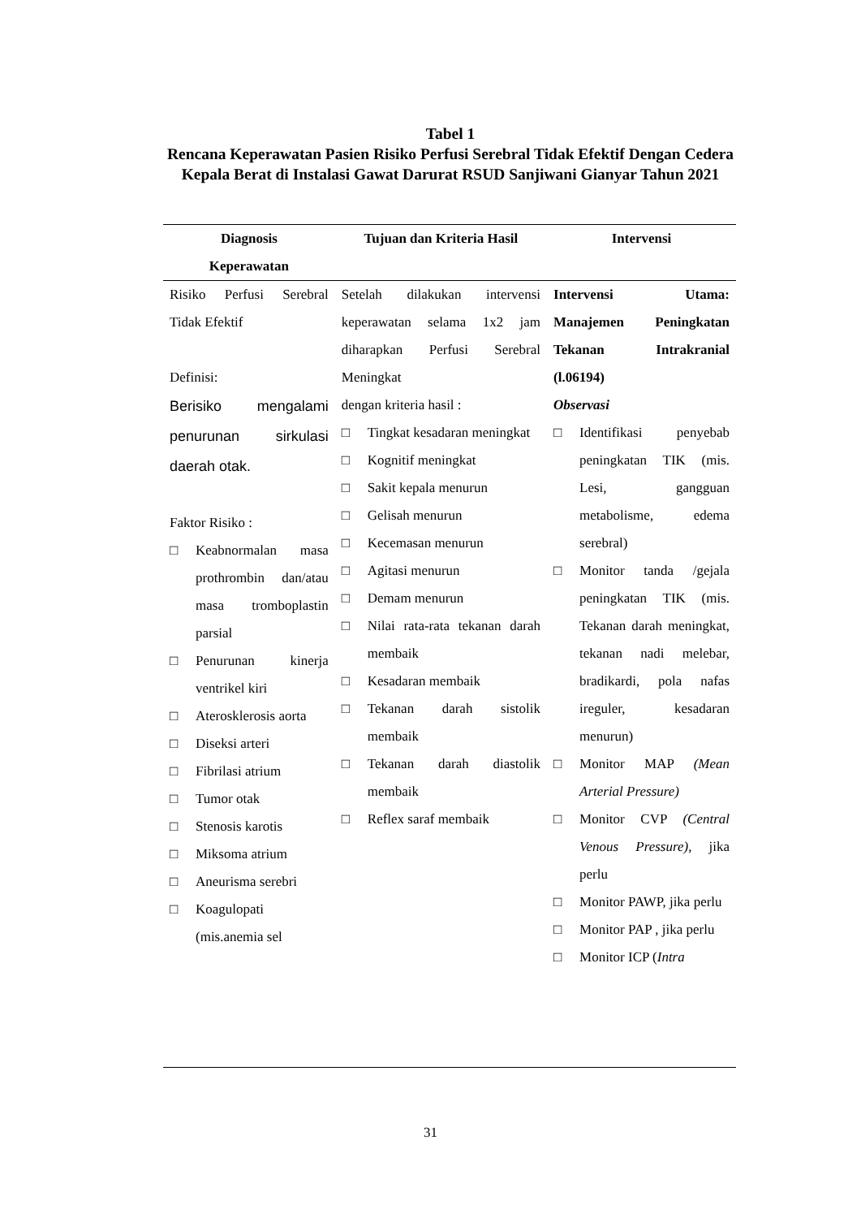Tabel 1
Rencana Keperawatan Pasien Risiko Perfusi Serebral Tidak Efektif Dengan Cedera Kepala Berat di Instalasi Gawat Darurat RSUD Sanjiwani Gianyar Tahun 2021
| Diagnosis Keperawatan | Tujuan dan Kriteria Hasil | Intervensi |
| --- | --- | --- |
| Risiko Perfusi Serebral Tidak Efektif Definisi: Berisiko mengalami penurunan sirkulasi daerah otak. Faktor Risiko : □ Keabnormalan masa prothrombin dan/atau masa tromboplastin parsial □ Penurunan kinerja ventrikel kiri □ Aterosklerosis aorta □ Diseksi arteri □ Fibrilasi atrium □ Tumor otak □ Stenosis karotis □ Miksoma atrium □ Aneurisma serebri □ Koagulopati (mis.anemia sel | Setelah dilakukan intervensi keperawatan selama 1x2 jam diharapkan Perfusi Serebral Meningkat dengan kriteria hasil : □ Tingkat kesadaran meningkat □ Kognitif meningkat □ Sakit kepala menurun □ Gelisah menurun □ Kecemasan menurun □ Agitasi menurun □ Demam menurun □ Nilai rata-rata tekanan darah membaik □ Kesadaran membaik □ Tekanan darah sistolik membaik □ Tekanan darah diastolik membaik □ Reflex saraf membaik | Intervensi Utama: Manajemen Peningkatan Tekanan Intrakranial (l.06194) Observasi □ Identifikasi penyebab peningkatan TIK (mis. Lesi, gangguan metabolisme, edema serebral) □ Monitor tanda /gejala peningkatan TIK (mis. Tekanan darah meningkat, tekanan nadi melebar, bradikardi, pola nafas ireguler, kesadaran menurun) □ Monitor MAP (Mean Arterial Pressure) □ Monitor CVP (Central Venous Pressure) , jika perlu □ Monitor PAWP, jika perlu □ Monitor PAP , jika perlu □ Monitor ICP ( Intra |
31